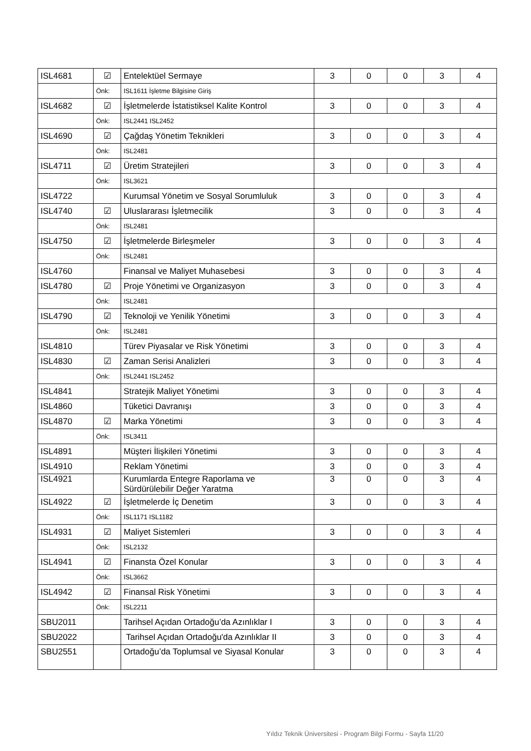| ISL4681 | ☑ | Entelektüel Sermaye | 3 | 0 | 0 | 3 | 4 |
| | Önk: | ISL1611 İşletme Bilgisine Giriş | | | | | |
| ISL4682 | ☑ | İşletmelerde İstatistiksel Kalite Kontrol | 3 | 0 | 0 | 3 | 4 |
| | Önk: | ISL2441 ISL2452 | | | | | |
| ISL4690 | ☑ | Çağdaş Yönetim Teknikleri | 3 | 0 | 0 | 3 | 4 |
| | Önk: | ISL2481 | | | | | |
| ISL4711 | ☑ | Üretim Stratejileri | 3 | 0 | 0 | 3 | 4 |
| | Önk: | ISL3621 | | | | | |
| ISL4722 | | Kurumsal Yönetim ve Sosyal Sorumluluk | 3 | 0 | 0 | 3 | 4 |
| ISL4740 | ☑ | Uluslararası İşletmecilik | 3 | 0 | 0 | 3 | 4 |
| | Önk: | ISL2481 | | | | | |
| ISL4750 | ☑ | İşletmelerde Birleşmeler | 3 | 0 | 0 | 3 | 4 |
| | Önk: | ISL2481 | | | | | |
| ISL4760 | | Finansal ve Maliyet Muhasebesi | 3 | 0 | 0 | 3 | 4 |
| ISL4780 | ☑ | Proje Yönetimi ve Organizasyon | 3 | 0 | 0 | 3 | 4 |
| | Önk: | ISL2481 | | | | | |
| ISL4790 | ☑ | Teknoloji ve Yenilik Yönetimi | 3 | 0 | 0 | 3 | 4 |
| | Önk: | ISL2481 | | | | | |
| ISL4810 | | Türev Piyasalar ve Risk Yönetimi | 3 | 0 | 0 | 3 | 4 |
| ISL4830 | ☑ | Zaman Serisi Analizleri | 3 | 0 | 0 | 3 | 4 |
| | Önk: | ISL2441 ISL2452 | | | | | |
| ISL4841 | | Stratejik Maliyet Yönetimi | 3 | 0 | 0 | 3 | 4 |
| ISL4860 | | Tüketici Davranışı | 3 | 0 | 0 | 3 | 4 |
| ISL4870 | ☑ | Marka Yönetimi | 3 | 0 | 0 | 3 | 4 |
| | Önk: | ISL3411 | | | | | |
| ISL4891 | | Müşteri İlişkileri Yönetimi | 3 | 0 | 0 | 3 | 4 |
| ISL4910 | | Reklam Yönetimi | 3 | 0 | 0 | 3 | 4 |
| ISL4921 | | Kurumlarda Entegre Raporlama ve Sürdürülebilir Değer Yaratma | 3 | 0 | 0 | 3 | 4 |
| ISL4922 | ☑ | İşletmelerde İç Denetim | 3 | 0 | 0 | 3 | 4 |
| | Önk: | ISL1171 ISL1182 | | | | | |
| ISL4931 | ☑ | Maliyet Sistemleri | 3 | 0 | 0 | 3 | 4 |
| | Önk: | ISL2132 | | | | | |
| ISL4941 | ☑ | Finansta Özel Konular | 3 | 0 | 0 | 3 | 4 |
| | Önk: | ISL3662 | | | | | |
| ISL4942 | ☑ | Finansal Risk Yönetimi | 3 | 0 | 0 | 3 | 4 |
| | Önk: | ISL2211 | | | | | |
| SBU2011 | | Tarihsel Açıdan Ortadoğu’da Azınlıklar I | 3 | 0 | 0 | 3 | 4 |
| SBU2022 | | Tarihsel Açıdan Ortadoğu'da Azınlıklar II | 3 | 0 | 0 | 3 | 4 |
| SBU2551 | | Ortadoğu’da Toplumsal ve Siyasal Konular | 3 | 0 | 0 | 3 | 4 |
Yıldız Teknik Üniversitesi - Program Bilgi Formu - Sayfa 11/20